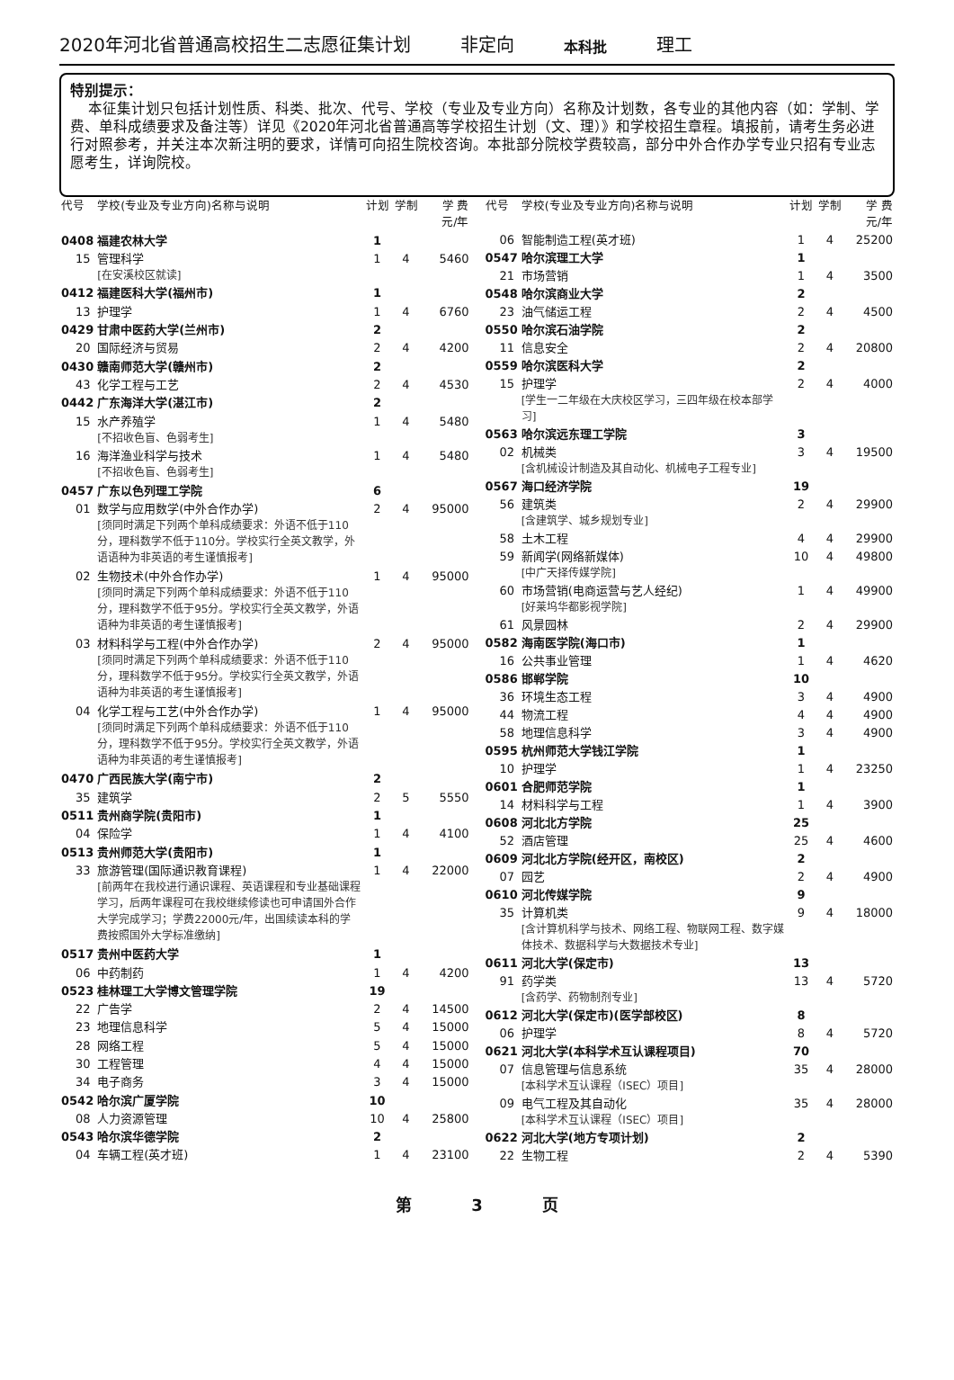2020年河北省普通高校招生二志愿征集计划 非定向 本科批 理工
特别提示：
本征集计划只包括计划性质、科类、批次、代号、学校（专业及专业方向）名称及计划数，各专业的其他内容（如：学制、学费、单科成绩要求及备注等）详见《2020年河北省普通高等学校招生计划（文、理）》和学校招生章程。填报前，请考生务必进行对照参考，并关注本次新注明的要求，详情可向招生院校咨询。本批部分院校学费较高，部分中外合作办学专业只招有专业志愿考生，详询院校。
| 代号 | 学校(专业及专业方向)名称与说明 | 计划 | 学制 | 学 费 元/年 |
| --- | --- | --- | --- | --- |
| 0408 | 福建农林大学 | 1 | | |
| 15 | 管理科学 [在安溪校区就读] | 1 | 4 | 5460 |
| 0412 | 福建医科大学(福州市) | 1 | | |
| 13 | 护理学 | 1 | 4 | 6760 |
| 0429 | 甘肃中医药大学(兰州市) | 2 | | |
| 20 | 国际经济与贸易 | 2 | 4 | 4200 |
| 0430 | 赣南师范大学(赣州市) | 2 | | |
| 43 | 化学工程与工艺 | 2 | 4 | 4530 |
| 0442 | 广东海洋大学(湛江市) | 2 | | |
| 15 | 水产养殖学 [不招收色盲、色弱考生] | 1 | 4 | 5480 |
| 16 | 海洋渔业科学与技术 [不招收色盲、色弱考生] | 1 | 4 | 5480 |
| 0457 | 广东以色列理工学院 | 6 | | |
| 01 | 数学与应用数学(中外合作办学) [须同时满足下列两个单科成绩要求：外语不低于110分，理科数学不低于110分。学校实行全英文教学，外语语种为非英语的考生谨慎报考] | 2 | 4 | 95000 |
| 02 | 生物技术(中外合作办学) [须同时满足下列两个单科成绩要求：外语不低于110分，理科数学不低于95分。学校实行全英文教学，外语语种为非英语的考生谨慎报考] | 1 | 4 | 95000 |
| 03 | 材料科学与工程(中外合作办学) [须同时满足下列两个单科成绩要求：外语不低于110分，理科数学不低于95分。学校实行全英文教学，外语语种为非英语的考生谨慎报考] | 2 | 4 | 95000 |
| 04 | 化学工程与工艺(中外合作办学) [须同时满足下列两个单科成绩要求：外语不低于110分，理科数学不低于95分。学校实行全英文教学，外语语种为非英语的考生谨慎报考] | 1 | 4 | 95000 |
| 0470 | 广西民族大学(南宁市) | 2 | | |
| 35 | 建筑学 | 2 | 5 | 5550 |
| 0511 | 贵州商学院(贵阳市) | 1 | | |
| 04 | 保险学 | 1 | 4 | 4100 |
| 0513 | 贵州师范大学(贵阳市) | 1 | | |
| 33 | 旅游管理(国际通识教育课程) [前两年在我校进行通识课程、英语课程和专业基础课程学习，后两年课程可在我校继续修读也可申请国外合作大学完成学习；学费22000元/年，出国续读本科的学费按照国外大学标准缴纳] | 1 | 4 | 22000 |
| 0517 | 贵州中医药大学 | 1 | | |
| 06 | 中药制药 | 1 | 4 | 4200 |
| 0523 | 桂林理工大学博文管理学院 | 19 | | |
| 22 | 广告学 | 2 | 4 | 14500 |
| 23 | 地理信息科学 | 5 | 4 | 15000 |
| 28 | 网络工程 | 5 | 4 | 15000 |
| 30 | 工程管理 | 4 | 4 | 15000 |
| 34 | 电子商务 | 3 | 4 | 15000 |
| 0542 | 哈尔滨广厦学院 | 10 | | |
| 08 | 人力资源管理 | 10 | 4 | 25800 |
| 0543 | 哈尔滨华德学院 | 2 | | |
| 04 | 车辆工程(英才班) | 1 | 4 | 23100 |
| 代号 | 学校(专业及专业方向)名称与说明 | 计划 | 学制 | 学 费 元/年 |
| --- | --- | --- | --- | --- |
| 06 | 智能制造工程(英才班) | 1 | 4 | 25200 |
| 0547 | 哈尔滨理工大学 | 1 | | |
| 21 | 市场营销 | 1 | 4 | 3500 |
| 0548 | 哈尔滨商业大学 | 2 | | |
| 23 | 油气储运工程 | 2 | 4 | 4500 |
| 0550 | 哈尔滨石油学院 | 2 | | |
| 11 | 信息安全 | 2 | 4 | 20800 |
| 0559 | 哈尔滨医科大学 | 2 | | |
| 15 | 护理学 [学生一二年级在大庆校区学习，三四年级在校本部学习] | 2 | 4 | 4000 |
| 0563 | 哈尔滨远东理工学院 | 3 | | |
| 02 | 机械类 [含机械设计制造及其自动化、机械电子工程专业] | 3 | 4 | 19500 |
| 0567 | 海口经济学院 | 19 | | |
| 56 | 建筑类 [含建筑学、城乡规划专业] | 2 | 4 | 29900 |
| 58 | 土木工程 | 4 | 4 | 29900 |
| 59 | 新闻学(网络新媒体) [中广天择传媒学院] | 10 | 4 | 49800 |
| 60 | 市场营销(电商运营与艺人经纪) [好莱坞华都影视学院] | 1 | 4 | 49900 |
| 61 | 风景园林 | 2 | 4 | 29900 |
| 0582 | 海南医学院(海口市) | 1 | | |
| 16 | 公共事业管理 | 1 | 4 | 4620 |
| 0586 | 邯郸学院 | 10 | | |
| 36 | 环境生态工程 | 3 | 4 | 4900 |
| 44 | 物流工程 | 4 | 4 | 4900 |
| 58 | 地理信息科学 | 3 | 4 | 4900 |
| 0595 | 杭州师范大学钱江学院 | 1 | | |
| 10 | 护理学 | 1 | 4 | 23250 |
| 0601 | 合肥师范学院 | 1 | | |
| 14 | 材料科学与工程 | 1 | 4 | 3900 |
| 0608 | 河北北方学院 | 25 | | |
| 52 | 酒店管理 | 25 | 4 | 4600 |
| 0609 | 河北北方学院(经开区，南校区) | 2 | | |
| 07 | 园艺 | 2 | 4 | 4900 |
| 0610 | 河北传媒学院 | 9 | | |
| 35 | 计算机类 [含计算机科学与技术、网络工程、物联网工程、数字媒体技术、数据科学与大数据技术专业] | 9 | 4 | 18000 |
| 0611 | 河北大学(保定市) | 13 | | |
| 91 | 药学类 [含药学、药物制剂专业] | 13 | 4 | 5720 |
| 0612 | 河北大学(保定市)(医学部校区) | 8 | | |
| 06 | 护理学 | 8 | 4 | 5720 |
| 0621 | 河北大学(本科学术互认课程项目) | 70 | | |
| 07 | 信息管理与信息系统 [本科学术互认课程（ISEC）项目] | 35 | 4 | 28000 |
| 09 | 电气工程及其自动化 [本科学术互认课程（ISEC）项目] | 35 | 4 | 28000 |
| 0622 | 河北大学(地方专项计划) | 2 | | |
| 22 | 生物工程 | 2 | 4 | 5390 |
第 3 页